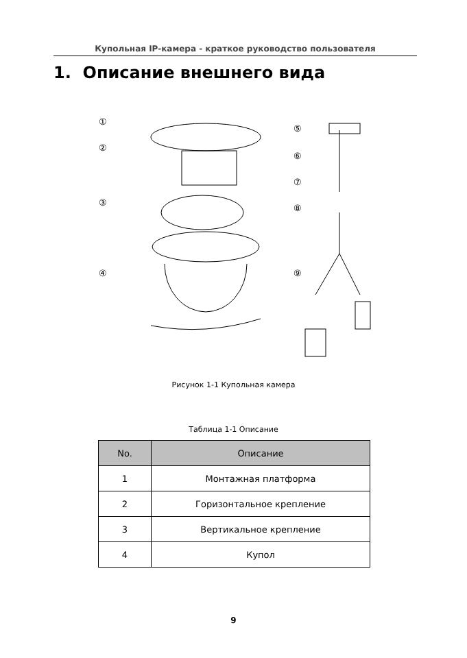Купольная IP-камера - краткое руководство пользователя
1. Описание внешнего вида
①
②
③
④
⑤
⑥
⑦
⑧
⑨
Рисунок 1-1 Купольная камера
Таблица 1-1 Описание
| No. | Описание |
| --- | --- |
| 1 | Монтажная платформа |
| 2 | Горизонтальное крепление |
| 3 | Вертикальное крепление |
| 4 | Купол |
9